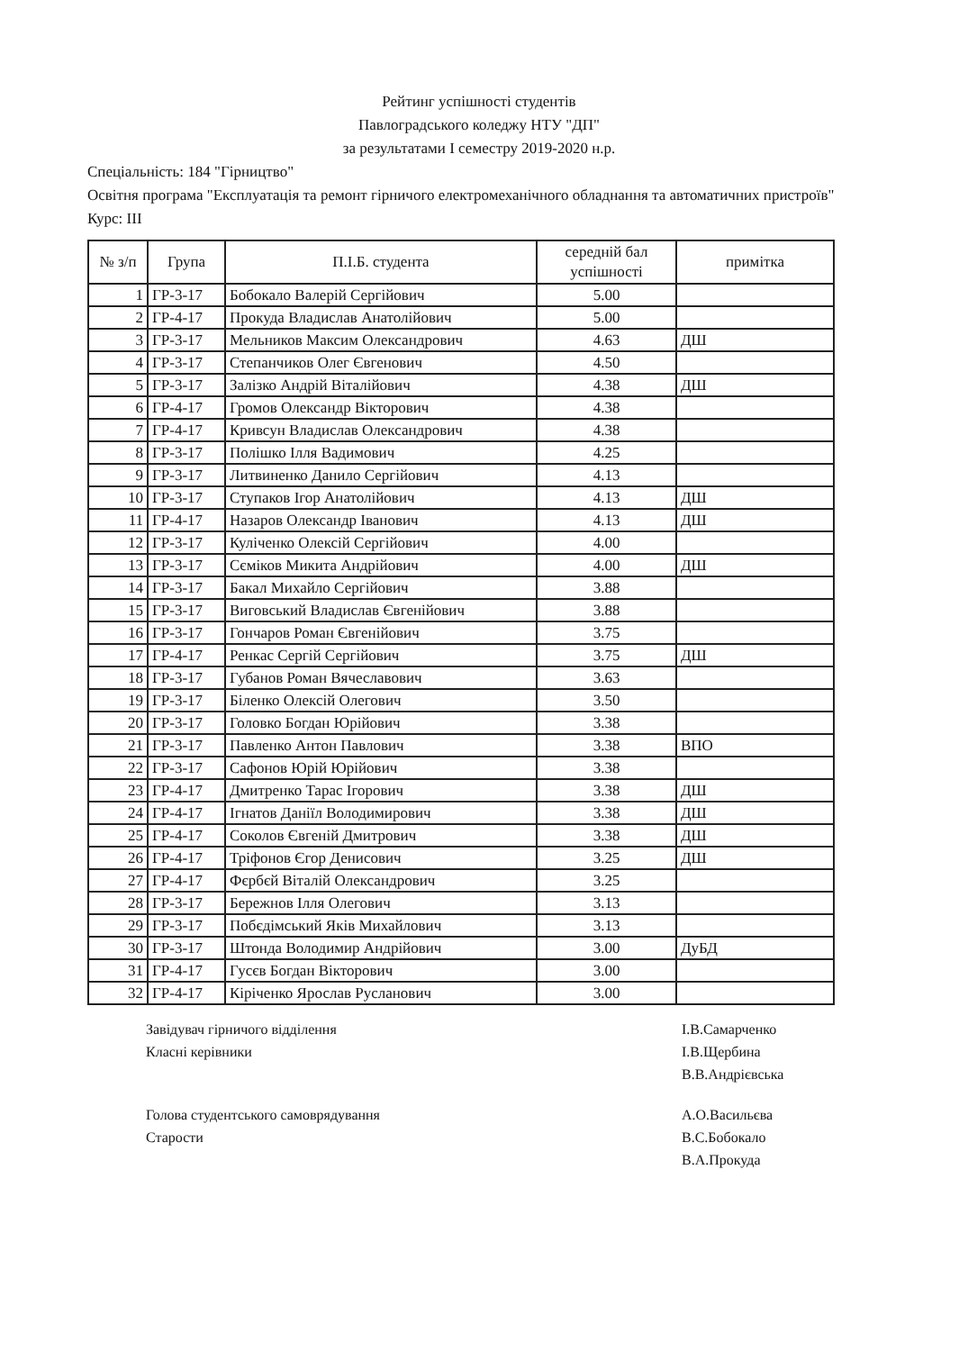Рейтинг успішності студентів
Павлоградського коледжу НТУ "ДП"
за результатами I семестру 2019-2020 н.р.
Спеціальність: 184 "Гірництво"
Освітня програма "Експлуатація та ремонт гірничого електромеханічного обладнання та автоматичних пристроїв"
Курс: III
| № з/п | Група | П.І.Б. студента | середній бал успішності | примітка |
| --- | --- | --- | --- | --- |
| 1 | ГР-3-17 | Бобокало Валерій Сергійович | 5.00 | |
| 2 | ГР-4-17 | Прокуда Владислав Анатолійович | 5.00 | |
| 3 | ГР-3-17 | Мельников Максим Олександрович | 4.63 | ДШ |
| 4 | ГР-3-17 | Степанчиков Олег Євгенович | 4.50 | |
| 5 | ГР-3-17 | Залізко Андрій Віталійович | 4.38 | ДШ |
| 6 | ГР-4-17 | Громов Олександр Вікторович | 4.38 | |
| 7 | ГР-4-17 | Кривсун Владислав Олександрович | 4.38 | |
| 8 | ГР-3-17 | Полішко Ілля Вадимович | 4.25 | |
| 9 | ГР-3-17 | Литвиненко Данило Сергійович | 4.13 | |
| 10 | ГР-3-17 | Ступаков Ігор Анатолійович | 4.13 | ДШ |
| 11 | ГР-4-17 | Назаров Олександр Іванович | 4.13 | ДШ |
| 12 | ГР-3-17 | Кулiченко Олексій Сергійович | 4.00 | |
| 13 | ГР-3-17 | Сєміков Микита Андрійович | 4.00 | ДШ |
| 14 | ГР-3-17 | Бакал Михайло Сергійович | 3.88 | |
| 15 | ГР-3-17 | Виговський Владислав Євгенійович | 3.88 | |
| 16 | ГР-3-17 | Гончаров Роман Євгенійович | 3.75 | |
| 17 | ГР-4-17 | Ренкас Сергій Сергійович | 3.75 | ДШ |
| 18 | ГР-3-17 | Губанов Роман Вячеславович | 3.63 | |
| 19 | ГР-3-17 | Біленко Олексій Олегович | 3.50 | |
| 20 | ГР-3-17 | Головко Богдан Юрійович | 3.38 | |
| 21 | ГР-3-17 | Павленко Антон Павлович | 3.38 | ВПО |
| 22 | ГР-3-17 | Сафонов Юрій Юрійович | 3.38 | |
| 23 | ГР-4-17 | Дмитренко Тарас Ігорович | 3.38 | ДШ |
| 24 | ГР-4-17 | Ігнатов Даніїл Володимирович | 3.38 | ДШ |
| 25 | ГР-4-17 | Соколов Євгеній Дмитрович | 3.38 | ДШ |
| 26 | ГР-4-17 | Тріфонов Єгор Денисович | 3.25 | ДШ |
| 27 | ГР-4-17 | Фєрбєй Віталій Олександрович | 3.25 | |
| 28 | ГР-3-17 | Бережнов Ілля Олегович | 3.13 | |
| 29 | ГР-3-17 | Побєдімський Яків Михайлович | 3.13 | |
| 30 | ГР-3-17 | Штонда Володимир Андрійович | 3.00 | ДуБД |
| 31 | ГР-4-17 | Гусєв Богдан Вікторович | 3.00 | |
| 32 | ГР-4-17 | Кіріченко Ярослав Русланович | 3.00 | |
Завідувач гірничого відділення
Класні керівники
І.В.Самарченко
І.В.Щербина
В.В.Андрієвська
Голова студентського самоврядування
Старости
А.О.Васильєва
В.С.Бобокало
В.А.Прокуда